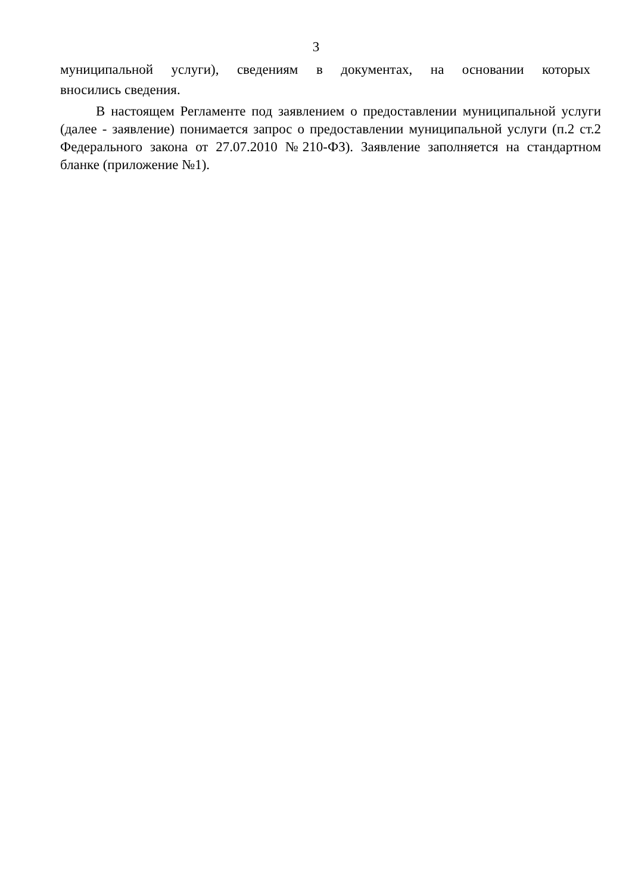3
муниципальной услуги), сведениям в документах, на основании которых
вносились сведения.
В настоящем Регламенте под заявлением о предоставлении муниципальной услуги (далее - заявление) понимается запрос о предоставлении муниципальной услуги (п.2 ст.2 Федерального закона от 27.07.2010 №210-ФЗ). Заявление заполняется на стандартном бланке (приложение №1).